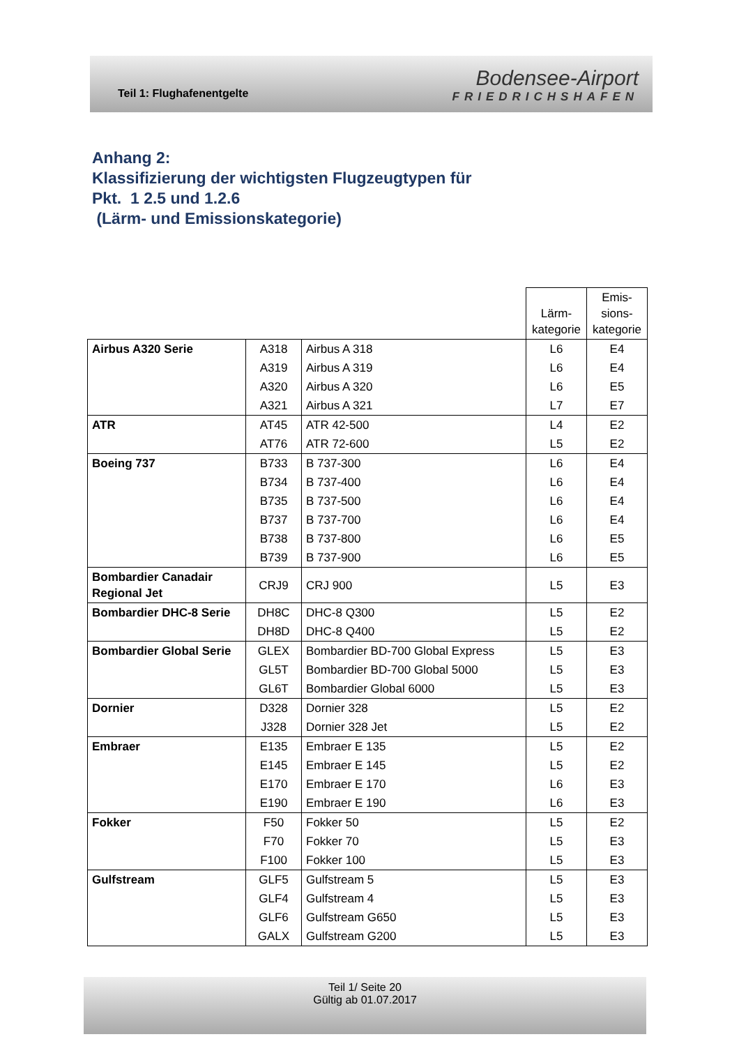Teil 1: Flughafenentgelte
Bodensee-Airport
FRIEDRICHSHAFEN
Anhang 2:
Klassifizierung der wichtigsten Flugzeugtypen für
Pkt. 1 2.5 und 1.2.6
(Lärm- und Emissionskategorie)
| | | | Lärm- kategorie | Emis- sions- kategorie |
| --- | --- | --- | --- | --- |
| Airbus A320 Serie | A318 | Airbus A 318 | L6 | E4 |
| | A319 | Airbus A 319 | L6 | E4 |
| | A320 | Airbus A 320 | L6 | E5 |
| | A321 | Airbus A 321 | L7 | E7 |
| ATR | AT45 | ATR 42-500 | L4 | E2 |
| | AT76 | ATR 72-600 | L5 | E2 |
| Boeing 737 | B733 | B 737-300 | L6 | E4 |
| | B734 | B 737-400 | L6 | E4 |
| | B735 | B 737-500 | L6 | E4 |
| | B737 | B 737-700 | L6 | E4 |
| | B738 | B 737-800 | L6 | E5 |
| | B739 | B 737-900 | L6 | E5 |
| Bombardier Canadair Regional Jet | CRJ9 | CRJ 900 | L5 | E3 |
| Bombardier DHC-8 Serie | DH8C | DHC-8 Q300 | L5 | E2 |
| | DH8D | DHC-8 Q400 | L5 | E2 |
| Bombardier Global Serie | GLEX | Bombardier BD-700 Global Express | L5 | E3 |
| | GL5T | Bombardier BD-700 Global 5000 | L5 | E3 |
| | GL6T | Bombardier Global 6000 | L5 | E3 |
| Dornier | D328 | Dornier 328 | L5 | E2 |
| | J328 | Dornier 328 Jet | L5 | E2 |
| Embraer | E135 | Embraer E 135 | L5 | E2 |
| | E145 | Embraer E 145 | L5 | E2 |
| | E170 | Embraer E 170 | L6 | E3 |
| | E190 | Embraer E 190 | L6 | E3 |
| Fokker | F50 | Fokker 50 | L5 | E2 |
| | F70 | Fokker 70 | L5 | E3 |
| | F100 | Fokker 100 | L5 | E3 |
| Gulfstream | GLF5 | Gulfstream 5 | L5 | E3 |
| | GLF4 | Gulfstream 4 | L5 | E3 |
| | GLF6 | Gulfstream G650 | L5 | E3 |
| | GALX | Gulfstream G200 | L5 | E3 |
Teil 1/ Seite 20
Gültig ab 01.07.2017